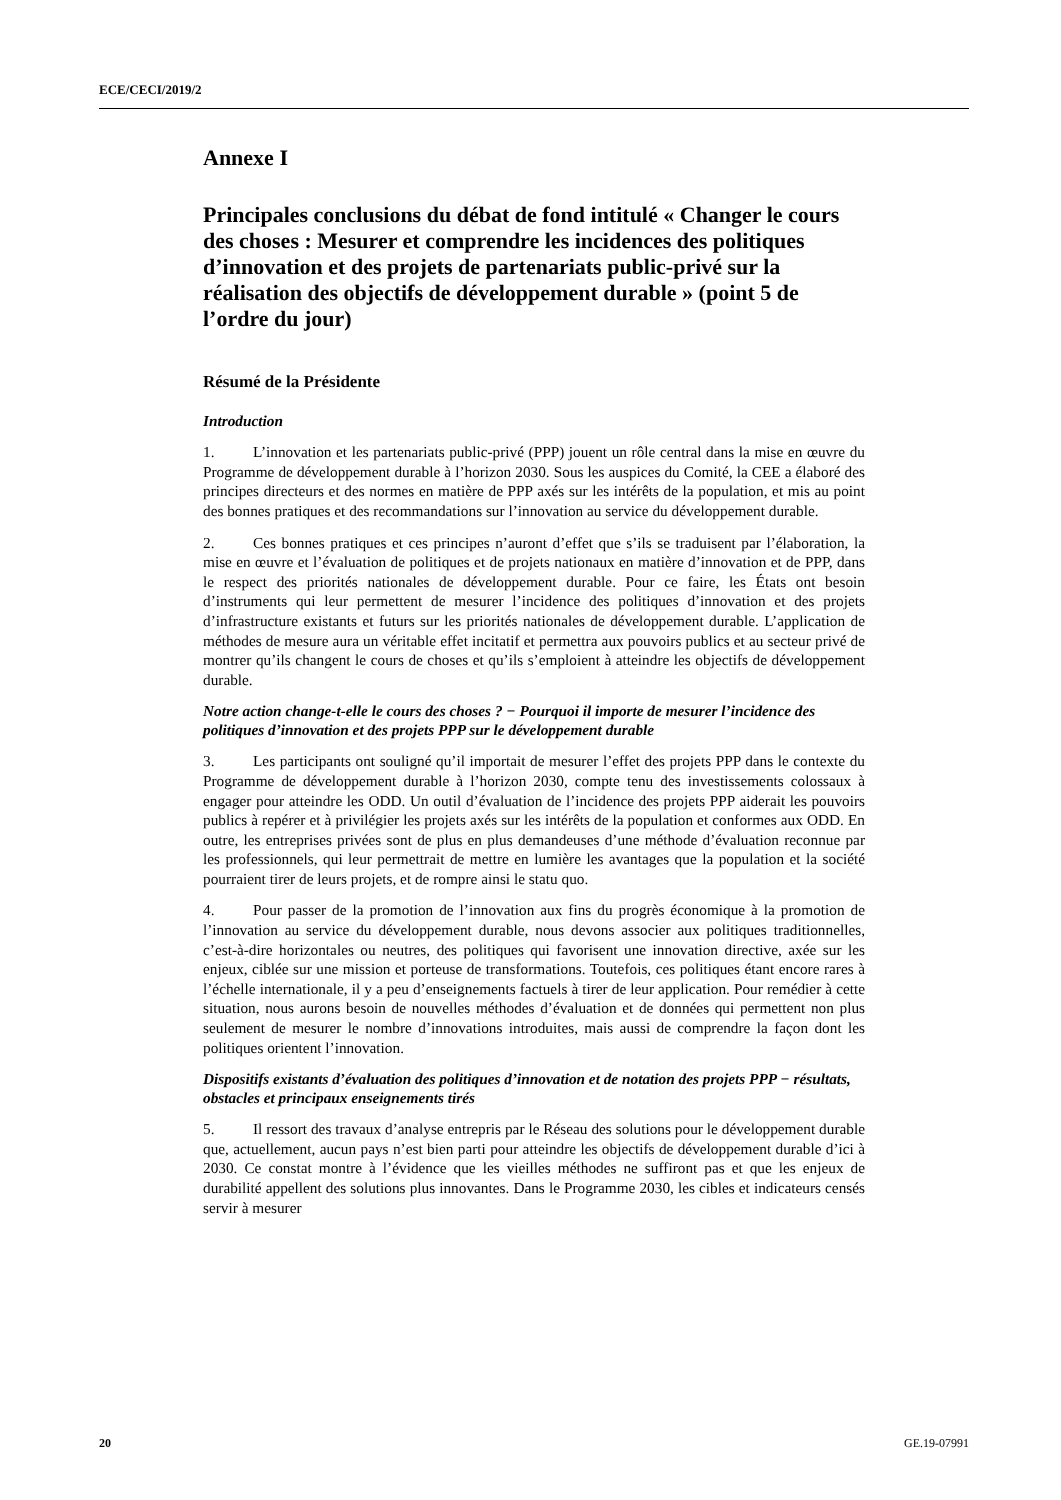ECE/CECI/2019/2
Annexe I
Principales conclusions du débat de fond intitulé « Changer le cours des choses : Mesurer et comprendre les incidences des politiques d’innovation et des projets de partenariats public-privé sur la réalisation des objectifs de développement durable » (point 5 de l’ordre du jour)
Résumé de la Présidente
Introduction
1. L’innovation et les partenariats public-privé (PPP) jouent un rôle central dans la mise en œuvre du Programme de développement durable à l’horizon 2030. Sous les auspices du Comité, la CEE a élaboré des principes directeurs et des normes en matière de PPP axés sur les intérêts de la population, et mis au point des bonnes pratiques et des recommandations sur l’innovation au service du développement durable.
2. Ces bonnes pratiques et ces principes n’auront d’effet que s’ils se traduisent par l’élaboration, la mise en œuvre et l’évaluation de politiques et de projets nationaux en matière d’innovation et de PPP, dans le respect des priorités nationales de développement durable. Pour ce faire, les États ont besoin d’instruments qui leur permettent de mesurer l’incidence des politiques d’innovation et des projets d’infrastructure existants et futurs sur les priorités nationales de développement durable. L’application de méthodes de mesure aura un véritable effet incitatif et permettra aux pouvoirs publics et au secteur privé de montrer qu’ils changent le cours de choses et qu’ils s’emploient à atteindre les objectifs de développement durable.
Notre action change-t-elle le cours des choses ? − Pourquoi il importe de mesurer l’incidence des politiques d’innovation et des projets PPP sur le développement durable
3. Les participants ont souligné qu’il importait de mesurer l’effet des projets PPP dans le contexte du Programme de développement durable à l’horizon 2030, compte tenu des investissements colossaux à engager pour atteindre les ODD. Un outil d’évaluation de l’incidence des projets PPP aiderait les pouvoirs publics à repérer et à privilégier les projets axés sur les intérêts de la population et conformes aux ODD. En outre, les entreprises privées sont de plus en plus demandeuses d’une méthode d’évaluation reconnue par les professionnels, qui leur permettrait de mettre en lumière les avantages que la population et la société pourraient tirer de leurs projets, et de rompre ainsi le statu quo.
4. Pour passer de la promotion de l’innovation aux fins du progrès économique à la promotion de l’innovation au service du développement durable, nous devons associer aux politiques traditionnelles, c’est-à-dire horizontales ou neutres, des politiques qui favorisent une innovation directive, axée sur les enjeux, ciblée sur une mission et porteuse de transformations. Toutefois, ces politiques étant encore rares à l’échelle internationale, il y a peu d’enseignements factuels à tirer de leur application. Pour remédier à cette situation, nous aurons besoin de nouvelles méthodes d’évaluation et de données qui permettent non plus seulement de mesurer le nombre d’innovations introduites, mais aussi de comprendre la façon dont les politiques orientent l’innovation.
Dispositifs existants d’évaluation des politiques d’innovation et de notation des projets PPP − résultats, obstacles et principaux enseignements tirés
5. Il ressort des travaux d’analyse entrepris par le Réseau des solutions pour le développement durable que, actuellement, aucun pays n’est bien parti pour atteindre les objectifs de développement durable d’ici à 2030. Ce constat montre à l’évidence que les vieilles méthodes ne suffiront pas et que les enjeux de durabilité appellent des solutions plus innovantes. Dans le Programme 2030, les cibles et indicateurs censés servir à mesurer
20 GE.19-07991